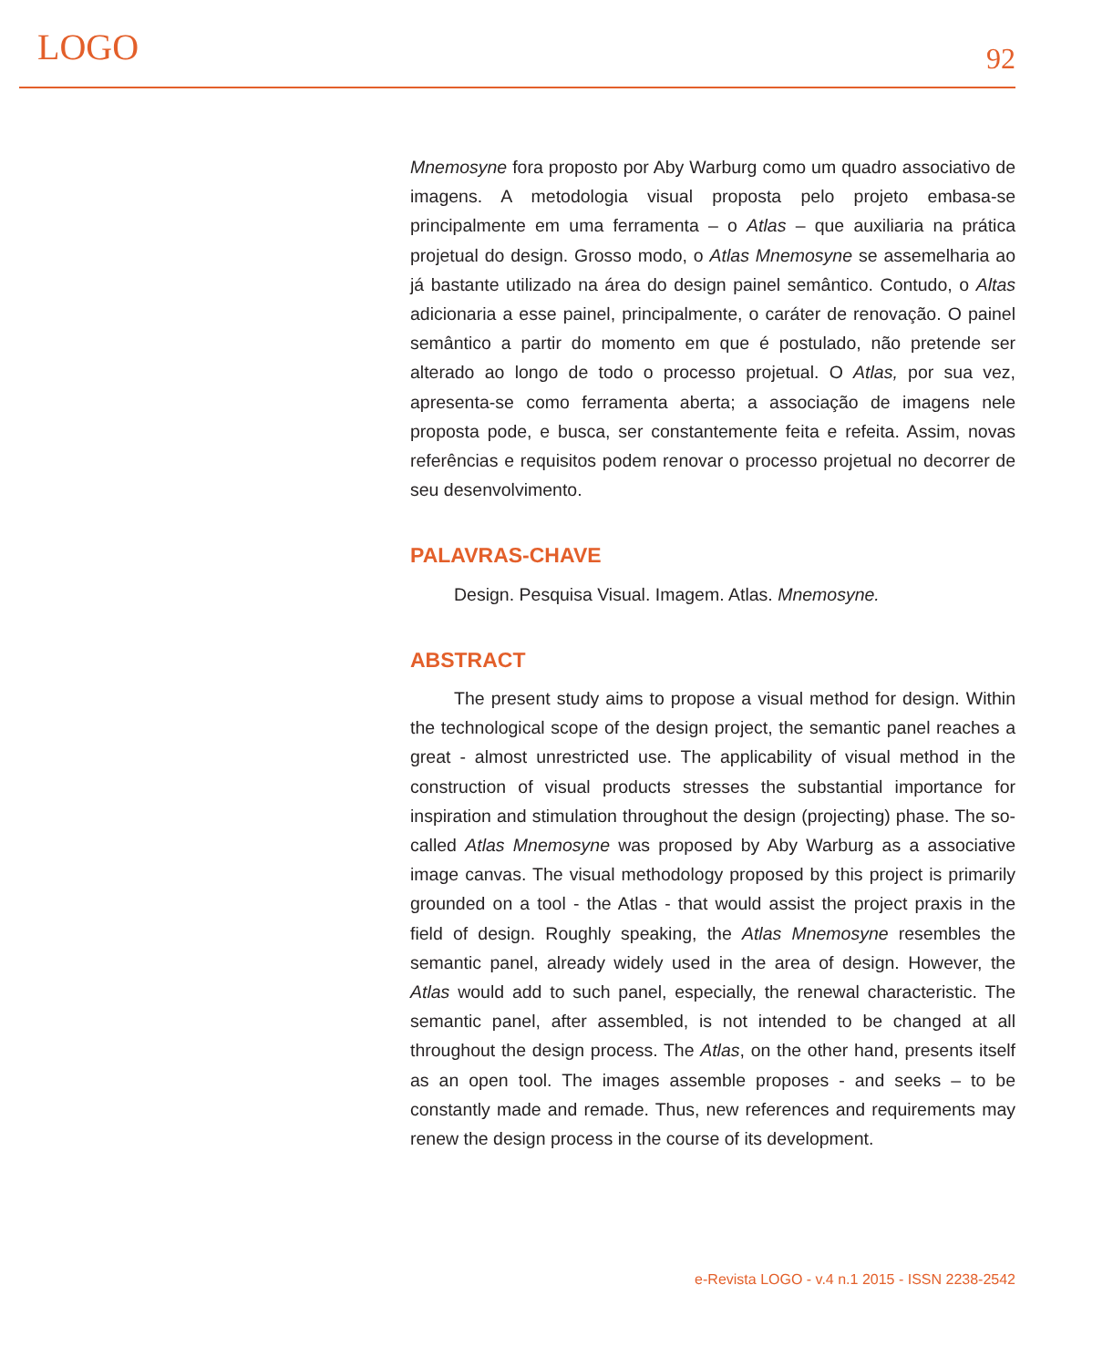LOGO
92
Mnemosyne fora proposto por Aby Warburg como um quadro associativo de imagens. A metodologia visual proposta pelo projeto embasa-se principalmente em uma ferramenta – o Atlas – que auxiliaria na prática projetual do design. Grosso modo, o Atlas Mnemosyne se assemelharia ao já bastante utilizado na área do design painel semântico. Contudo, o Altas adicionaria a esse painel, principalmente, o caráter de renovação. O painel semântico a partir do momento em que é postulado, não pretende ser alterado ao longo de todo o processo projetual. O Atlas, por sua vez, apresenta-se como ferramenta aberta; a associação de imagens nele proposta pode, e busca, ser constantemente feita e refeita. Assim, novas referências e requisitos podem renovar o processo projetual no decorrer de seu desenvolvimento.
PALAVRAS-CHAVE
Design. Pesquisa Visual. Imagem. Atlas. Mnemosyne.
ABSTRACT
The present study aims to propose a visual method for design. Within the technological scope of the design project, the semantic panel reaches a great - almost unrestricted use. The applicability of visual method in the construction of visual products stresses the substantial importance for inspiration and stimulation throughout the design (projecting) phase. The so-called Atlas Mnemosyne was proposed by Aby Warburg as a associative image canvas. The visual methodology proposed by this project is primarily grounded on a tool - the Atlas - that would assist the project praxis in the field of design. Roughly speaking, the Atlas Mnemosyne resembles the semantic panel, already widely used in the area of design. However, the Atlas would add to such panel, especially, the renewal characteristic. The semantic panel, after assembled, is not intended to be changed at all throughout the design process. The Atlas, on the other hand, presents itself as an open tool. The images assemble proposes - and seeks – to be constantly made and remade. Thus, new references and requirements may renew the design process in the course of its development.
e-Revista LOGO - v.4 n.1 2015 - ISSN 2238-2542